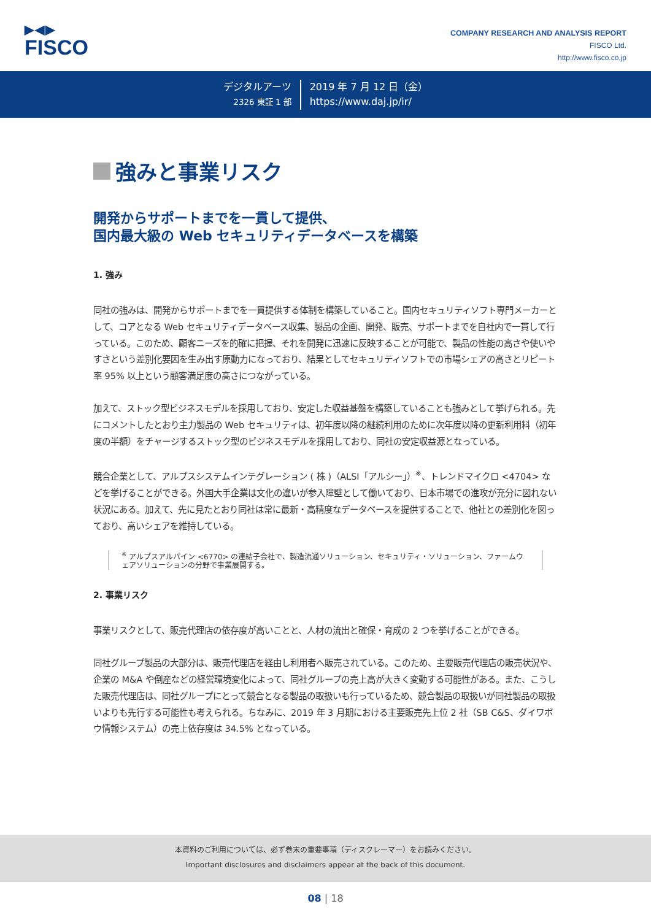▶◀▶
FISCO
COMPANY RESEARCH AND ANALYSIS REPORT
FISCO Ltd.
http://www.fisco.co.jp
デジタルアーツ
2326 東証 1 部
2019 年 7 月 12 日（金）
https://www.daj.jp/ir/
強みと事業リスク
開発からサポートまでを一貫して提供、
国内最大級の Web セキュリティデータベースを構築
1. 強み
同社の強みは、開発からサポートまでを一貫提供する体制を構築していること。国内セキュリティソフト専門メーカーとして、コアとなる Web セキュリティデータベース収集、製品の企画、開発、販売、サポートまでを自社内で一貫して行っている。このため、顧客ニーズを的確に把握、それを開発に迅速に反映することが可能で、製品の性能の高さや使いやすさという差別化要因を生み出す原動力になっており、結果としてセキュリティソフトでの市場シェアの高さとリピート率 95% 以上という顧客満足度の高さにつながっている。
加えて、ストック型ビジネスモデルを採用しており、安定した収益基盤を構築していることも強みとして挙げられる。先にコメントしたとおり主力製品の Web セキュリティは、初年度以降の継続利用のために次年度以降の更新利用料（初年度の半額）をチャージするストック型のビジネスモデルを採用しており、同社の安定収益源となっている。
競合企業として、アルプスシステムインテグレーション ( 株 )（ALSI「アルシー」）<sup>※</sup>、トレンドマイクロ <4704> などを挙げることができる。外国大手企業は文化の違いが参入障壁として働いており、日本市場での進攻が充分に図れない状況にある。加えて、先に見たとおり同社は常に最新・高精度なデータベースを提供することで、他社との差別化を図っており、高いシェアを維持している。
<sup>※</sup> アルプスアルパイン <6770> の連結子会社で、製造流通ソリューション、セキュリティ・ソリューション、ファームウェアソリューションの分野で事業展開する。
2. 事業リスク
事業リスクとして、販売代理店の依存度が高いことと、人材の流出と確保・育成の 2 つを挙げることができる。
同社グループ製品の大部分は、販売代理店を経由し利用者へ販売されている。このため、主要販売代理店の販売状況や、企業の M&A や倒産などの経営環境変化によって、同社グループの売上高が大きく変動する可能性がある。また、こうした販売代理店は、同社グループにとって競合となる製品の取扱いも行っているため、競合製品の取扱いが同社製品の取扱いよりも先行する可能性も考えられる。ちなみに、2019 年 3 月期における主要販売先上位 2 社（SB C&S、ダイワボウ情報システム）の売上依存度は 34.5% となっている。
本資料のご利用については、必ず巻末の重要事項（ディスクレーマー）をお読みください。
Important disclosures and disclaimers appear at the back of this document.
08 | 18